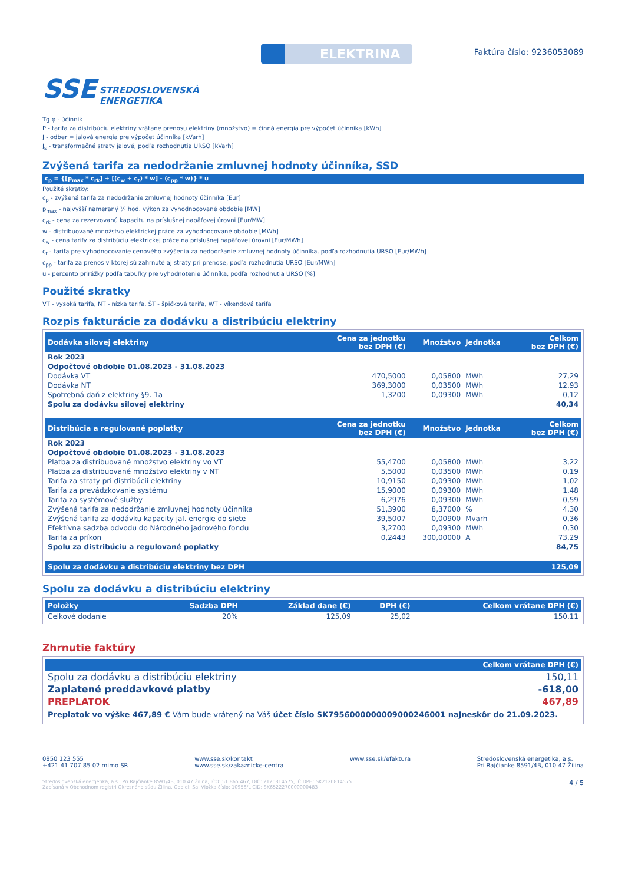SSE STREDOSLOVENSKÁ
ENERGETIKA
ELEKTRINA
Faktúra číslo: 9236053089
Tg φ - účinník
P - tarifa za distribúciu elektriny vrátane prenosu elektriny (množstvo) = činná energia pre výpočet účinníka [kWh]
J - odber = jalová energia pre výpočet účinníka [kVarh]
J<sub>s</sub> - transformačné straty jalové, podľa rozhodnutia URSO [kVarh]
Zvýšená tarifa za nedodržanie zmluvnej hodnoty účinníka, SSD
c<sub>p</sub> = {[p<sub>max</sub> * c<sub>rk</sub>] + [(c<sub>w</sub> + c<sub>t</sub>) * w] - (c<sub>pp</sub> * w)} * u
Použité skratky:
c<sub>p</sub> - zvýšená tarifa za nedodržanie zmluvnej hodnoty účinníka [Eur]
p<sub>max</sub> - najvyšší nameraný ¼ hod. výkon za vyhodnocované obdobie [MW]
c<sub>rk</sub> - cena za rezervovanú kapacitu na príslušnej napäťovej úrovni [Eur/MW]
w - distribuované množstvo elektrickej práce za vyhodnocované obdobie [MWh]
c<sub>w</sub> - cena tarify za distribúciu elektrickej práce na príslušnej napäťovej úrovni [Eur/MWh]
c<sub>t</sub> - tarifa pre vyhodnocovanie cenového zvýšenia za nedodržanie zmluvnej hodnoty účinníka, podľa rozhodnutia URSO [Eur/MWh]
c<sub>pp</sub> - tarifa za prenos v ktorej sú zahrnuté aj straty pri prenose, podľa rozhodnutia URSO [Eur/MWh]
u - percento prirážky podľa tabuľky pre vyhodnotenie účinníka, podľa rozhodnutia URSO [%]
Použité skratky
VT - vysoká tarifa, NT - nízka tarifa, ŠT - špičková tarifa, WT - víkendová tarifa
Rozpis fakturácie za dodávku a distribúciu elektriny
| Dodávka silovej elektriny | Cena za jednotku bez DPH (€) | Množstvo | Jednotka | Celkom bez DPH (€) |
| --- | --- | --- | --- | --- |
| Rok 2023 | | | | |
| Odpočtové obdobie 01.08.2023 - 31.08.2023 | | | | |
| Dodávka VT | 470,5000 | 0,05800 | MWh | 27,29 |
| Dodávka NT | 369,3000 | 0,03500 | MWh | 12,93 |
| Spotrebná daň z elektriny §9. 1a | 1,3200 | 0,09300 | MWh | 0,12 |
| Spolu za dodávku silovej elektriny | | | | 40,34 |
| Distribúcia a regulované poplatky | Cena za jednotku bez DPH (€) | Množstvo | Jednotka | Celkom bez DPH (€) |
| Rok 2023 | | | | |
| Odpočtové obdobie 01.08.2023 - 31.08.2023 | | | | |
| Platba za distribuované množstvo elektriny vo VT | 55,4700 | 0,05800 | MWh | 3,22 |
| Platba za distribuované množstvo elektriny v NT | 5,5000 | 0,03500 | MWh | 0,19 |
| Tarifa za straty pri distribúcii elektriny | 10,9150 | 0,09300 | MWh | 1,02 |
| Tarifa za prevádzkovanie systému | 15,9000 | 0,09300 | MWh | 1,48 |
| Tarifa za systémové služby | 6,2976 | 0,09300 | MWh | 0,59 |
| Zvýšená tarifa za nedodržanie zmluvnej hodnoty účinníka | 51,3900 | 8,37000 | % | 4,30 |
| Zvýšená tarifa za dodávku kapacity jal. energie do siete | 39,5007 | 0,00900 | Mvarh | 0,36 |
| Efektívna sadzba odvodu do Národného jadrového fondu | 3,2700 | 0,09300 | MWh | 0,30 |
| Tarifa za príkon | 0,2443 | 300,00000 | A | 73,29 |
| Spolu za distribúciu a regulované poplatky | | | | 84,75 |
| Spolu za dodávku a distribúciu elektriny bez DPH | | | | 125,09 |
Spolu za dodávku a distribúciu elektriny
| Položky | Sadzba DPH | Základ dane (€) | DPH (€) | Celkom vrátane DPH (€) |
| --- | --- | --- | --- | --- |
| Celkové dodanie | 20% | 125,09 | 25,02 | 150,11 |
Zhrnutie faktúry
| | Celkom vrátane DPH (€) |
| --- | --- |
| Spolu za dodávku a distribúciu elektriny | 150,11 |
| Zaplatené preddavkové platby | -618,00 |
| PREPLATOK | 467,89 |
Preplatok vo výške 467,89 € Vám bude vrátený na Váš účet číslo SK7956000000009000246001 najneskôr do 21.09.2023.
0850 123 555
+421 41 707 85 02 mimo SR
www.sse.sk/kontakt
www.sse.sk/zakaznicke-centra
www.sse.sk/efaktura Stredoslovenská energetika, a.s.
Pri Rajčianke 8591/4B, 010 47 Žilina
Stredoslovenská energetika, a.s., Pri Rajčianke 8591/4B, 010 47 Žilina, IČO: 51 865 467, DIČ: 2120814575, IČ DPH: SK2120814575
Zapísaná v Obchodnom registri Okresného súdu Žilina, Oddiel: Sa, Vložka číslo: 10956/L CID: SK6522270000000483
4 / 5